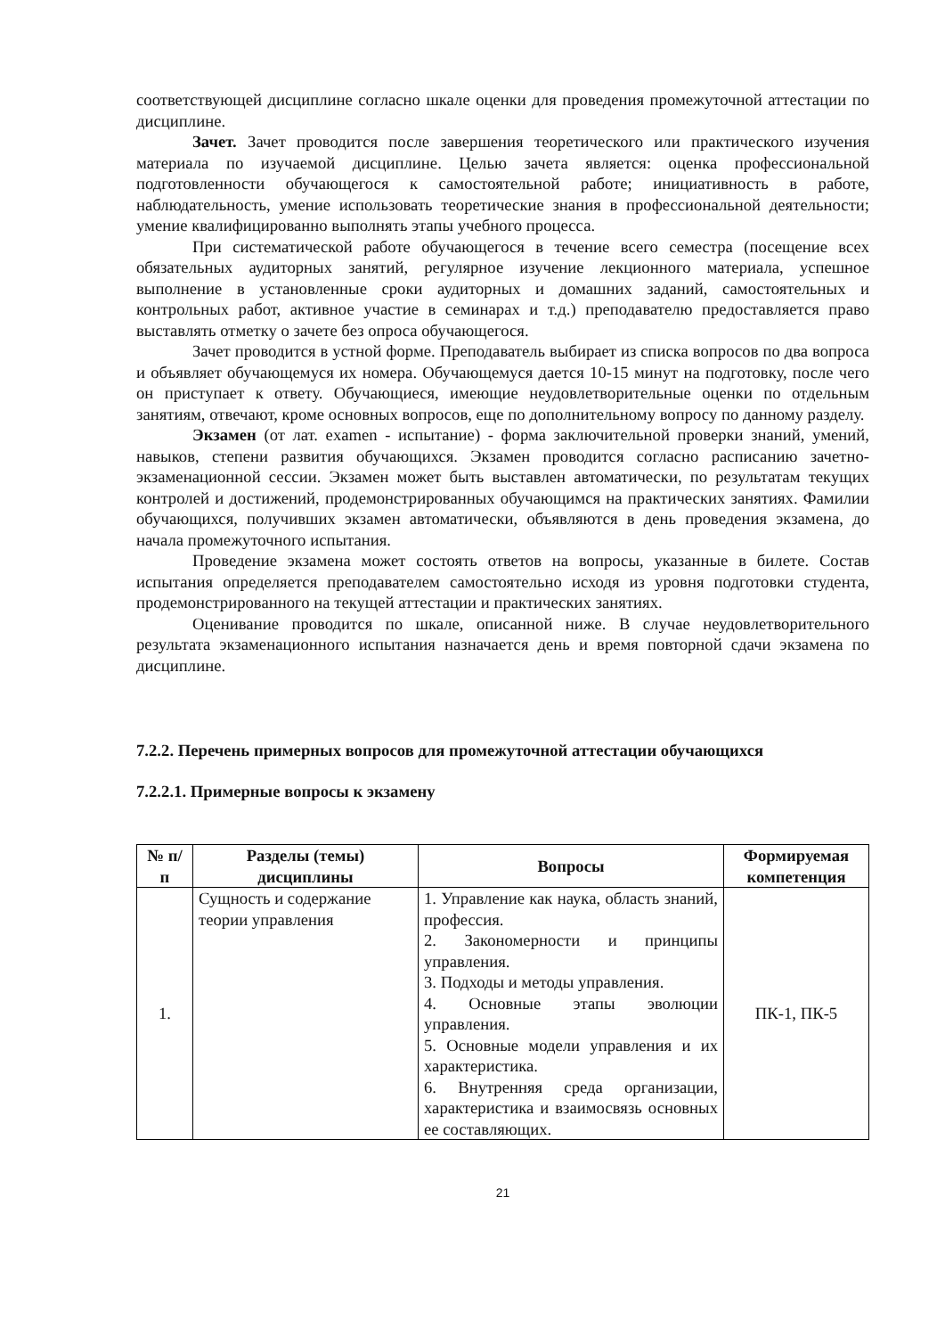соответствующей дисциплине согласно шкале оценки для проведения промежуточной аттестации по дисциплине.
Зачет. Зачет проводится после завершения теоретического или практического изучения материала по изучаемой дисциплине. Целью зачета является: оценка профессиональной подготовленности обучающегося к самостоятельной работе; инициативность в работе, наблюдательность, умение использовать теоретические знания в профессиональной деятельности; умение квалифицированно выполнять этапы учебного процесса.
При систематической работе обучающегося в течение всего семестра (посещение всех обязательных аудиторных занятий, регулярное изучение лекционного материала, успешное выполнение в установленные сроки аудиторных и домашних заданий, самостоятельных и контрольных работ, активное участие в семинарах и т.д.) преподавателю предоставляется право выставлять отметку о зачете без опроса обучающегося.
Зачет проводится в устной форме. Преподаватель выбирает из списка вопросов по два вопроса и объявляет обучающемуся их номера. Обучающемуся дается 10-15 минут на подготовку, после чего он приступает к ответу. Обучающиеся, имеющие неудовлетворительные оценки по отдельным занятиям, отвечают, кроме основных вопросов, еще по дополнительному вопросу по данному разделу.
Экзамен (от лат. examen - испытание) - форма заключительной проверки знаний, умений, навыков, степени развития обучающихся. Экзамен проводится согласно расписанию зачетно-экзаменационной сессии. Экзамен может быть выставлен автоматически, по результатам текущих контролей и достижений, продемонстрированных обучающимся на практических занятиях. Фамилии обучающихся, получивших экзамен автоматически, объявляются в день проведения экзамена, до начала промежуточного испытания.
Проведение экзамена может состоять ответов на вопросы, указанные в билете. Состав испытания определяется преподавателем самостоятельно исходя из уровня подготовки студента, продемонстрированного на текущей аттестации и практических занятиях.
Оценивание проводится по шкале, описанной ниже. В случае неудовлетворительного результата экзаменационного испытания назначается день и время повторной сдачи экзамена по дисциплине.
7.2.2. Перечень примерных вопросов для промежуточной аттестации обучающихся
7.2.2.1. Примерные вопросы к экзамену
| № п/п | Разделы (темы) дисциплины | Вопросы | Формируемая компетенция |
| --- | --- | --- | --- |
| 1. | Сущность и содержание теории управления | 1. Управление как наука, область знаний, профессия. 2. Закономерности и принципы управления. 3. Подходы и методы управления. 4. Основные этапы эволюции управления. 5. Основные модели управления и их характеристика. 6. Внутренняя среда организации, характеристика и взаимосвязь основных ее составляющих. | ПК-1, ПК-5 |
21